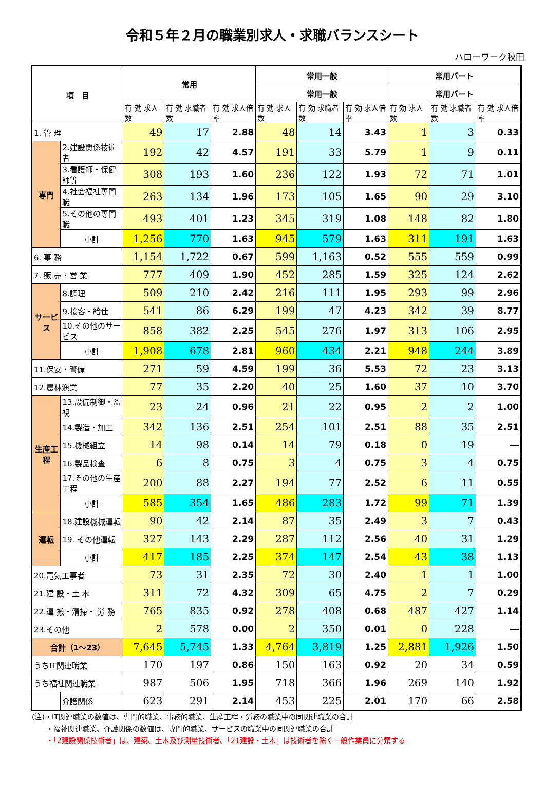令和５年２月の職業別求人・求職バランスシート
ハローワーク秋田
| 項 目 | | 常用 | | | 常用一般 | | | 常用パート | | |
| --- | --- | --- | --- | --- | --- | --- | --- | --- | --- | --- |
| | | | | | 常用一般 | | | 常用パート | | |
| | | 有 効 求人数 | 有 効 求職者数 | 有 効 求人倍率 | 有 効 求人数 | 有 効 求職者数 | 有 効 求人倍率 | 有 効 求人数 | 有 効 求職者数 | 有 効 求人倍率 |
| 1. 管 理 | | 49 | 17 | 2.88 | 48 | 14 | 3.43 | 1 | 3 | 0.33 |
| 専門 | 2.建設関係技術者 | 192 | 42 | 4.57 | 191 | 33 | 5.79 | 1 | 9 | 0.11 |
| | 3.看護師・保健師等 | 308 | 193 | 1.60 | 236 | 122 | 1.93 | 72 | 71 | 1.01 |
| | 4.社会福祉専門職 | 263 | 134 | 1.96 | 173 | 105 | 1.65 | 90 | 29 | 3.10 |
| | 5.その他の専門職 | 493 | 401 | 1.23 | 345 | 319 | 1.08 | 148 | 82 | 1.80 |
| | 小計 | 1,256 | 770 | 1.63 | 945 | 579 | 1.63 | 311 | 191 | 1.63 |
| 6. 事 務 | | 1,154 | 1,722 | 0.67 | 599 | 1,163 | 0.52 | 555 | 559 | 0.99 |
| 7. 販 売・営 業 | | 777 | 409 | 1.90 | 452 | 285 | 1.59 | 325 | 124 | 2.62 |
| サービス | 8.調理 | 509 | 210 | 2.42 | 216 | 111 | 1.95 | 293 | 99 | 2.96 |
| | 9.接客・給仕 | 541 | 86 | 6.29 | 199 | 47 | 4.23 | 342 | 39 | 8.77 |
| | 10.その他のサービス | 858 | 382 | 2.25 | 545 | 276 | 1.97 | 313 | 106 | 2.95 |
| | 小計 | 1,908 | 678 | 2.81 | 960 | 434 | 2.21 | 948 | 244 | 3.89 |
| 11.保安・警備 | | 271 | 59 | 4.59 | 199 | 36 | 5.53 | 72 | 23 | 3.13 |
| 12.農林漁業 | | 77 | 35 | 2.20 | 40 | 25 | 1.60 | 37 | 10 | 3.70 |
| 生産工程 | 13.設備制御・監視 | 23 | 24 | 0.96 | 21 | 22 | 0.95 | 2 | 2 | 1.00 |
| | 14.製造・加工 | 342 | 136 | 2.51 | 254 | 101 | 2.51 | 88 | 35 | 2.51 |
| | 15.機械組立 | 14 | 98 | 0.14 | 14 | 79 | 0.18 | 0 | 19 | ― |
| | 16.製品検査 | 6 | 8 | 0.75 | 3 | 4 | 0.75 | 3 | 4 | 0.75 |
| | 17.その他の生産工程 | 200 | 88 | 2.27 | 194 | 77 | 2.52 | 6 | 11 | 0.55 |
| | 小計 | 585 | 354 | 1.65 | 486 | 283 | 1.72 | 99 | 71 | 1.39 |
| 運転 | 18.建設機械運転 | 90 | 42 | 2.14 | 87 | 35 | 2.49 | 3 | 7 | 0.43 |
| | 19. その他運転 | 327 | 143 | 2.29 | 287 | 112 | 2.56 | 40 | 31 | 1.29 |
| | 小計 | 417 | 185 | 2.25 | 374 | 147 | 2.54 | 43 | 38 | 1.13 |
| 20.電気工事者 | | 73 | 31 | 2.35 | 72 | 30 | 2.40 | 1 | 1 | 1.00 |
| 21.建 設・土 木 | | 311 | 72 | 4.32 | 309 | 65 | 4.75 | 2 | 7 | 0.29 |
| 22.運 搬・清掃・ 労 務 | | 765 | 835 | 0.92 | 278 | 408 | 0.68 | 487 | 427 | 1.14 |
| 23.その他 | | 2 | 578 | 0.00 | 2 | 350 | 0.01 | 0 | 228 | ― |
| 合計（1～23） | | 7,645 | 5,745 | 1.33 | 4,764 | 3,819 | 1.25 | 2,881 | 1,926 | 1.50 |
| うちIT関連職業 | | 170 | 197 | 0.86 | 150 | 163 | 0.92 | 20 | 34 | 0.59 |
| うち福祉関連職業 | | 987 | 506 | 1.95 | 718 | 366 | 1.96 | 269 | 140 | 1.92 |
| | 介護関係 | 623 | 291 | 2.14 | 453 | 225 | 2.01 | 170 | 66 | 2.58 |
(注)・IT関連職業の数値は、専門的職業、事務的職業、生産工程・労務の職業中の同関連職業の合計
　　・福祉関連職業、介護関係の数値は、専門的職業、サービスの職業中の同関連職業の合計
　　・「2建設関係技術者」は、建築、土木及び測量技術者、「21建設・土木」は技術者を除く一般作業員に分類する